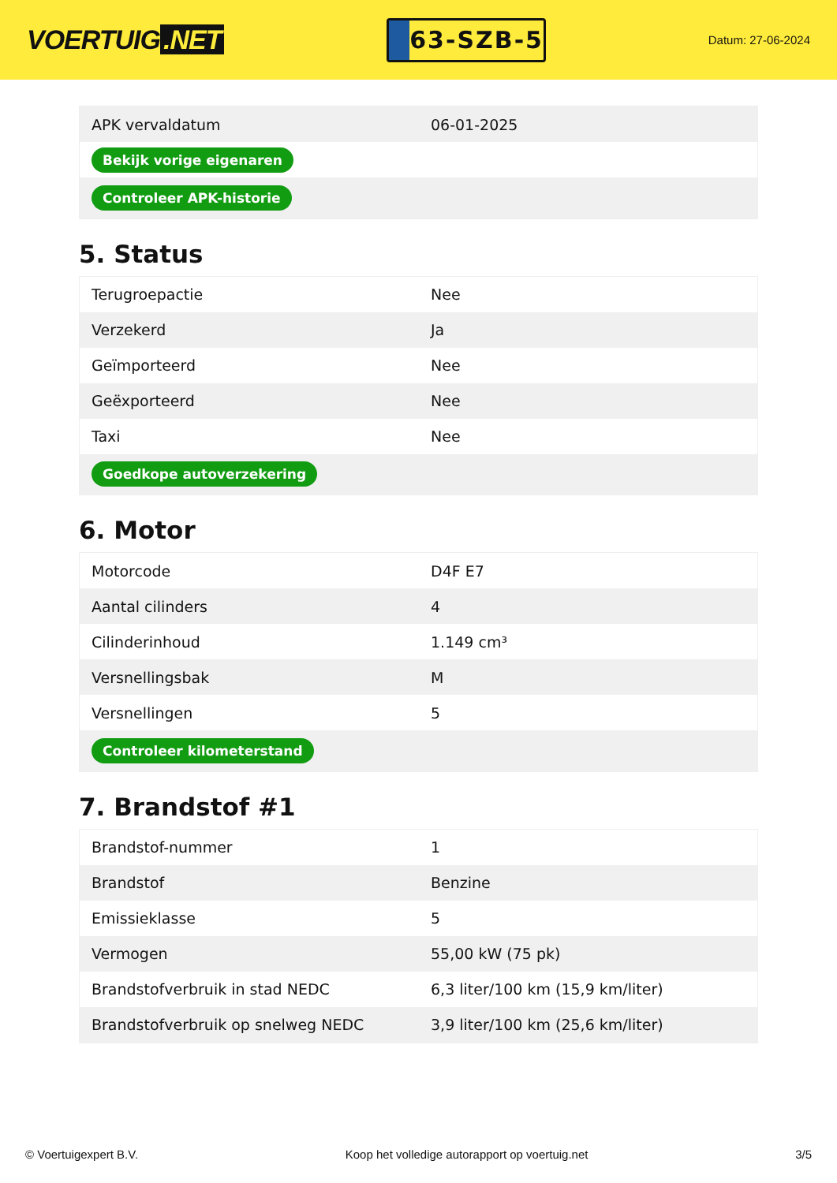VOERTUIG.NET
63-SZB-5
Datum: 27-06-2024
| APK vervaldatum | 06-01-2025 |
| Bekijk vorige eigenaren | |
| Controleer APK-historie | |
5. Status
| Terugroepactie | Nee |
| Verzekerd | Ja |
| Geïmporteerd | Nee |
| Geëxporteerd | Nee |
| Taxi | Nee |
| Goedkope autoverzekering | |
6. Motor
| Motorcode | D4F E7 |
| Aantal cilinders | 4 |
| Cilinderinhoud | 1.149 cm³ |
| Versnellingsbak | M |
| Versnellingen | 5 |
| Controleer kilometerstand | |
7. Brandstof #1
| Brandstof-nummer | 1 |
| Brandstof | Benzine |
| Emissieklasse | 5 |
| Vermogen | 55,00 kW (75 pk) |
| Brandstofverbruik in stad NEDC | 6,3 liter/100 km (15,9 km/liter) |
| Brandstofverbruik op snelweg NEDC | 3,9 liter/100 km (25,6 km/liter) |
© Voertuigexpert B.V. Koop het volledige autorapport op voertuig.net 3/5